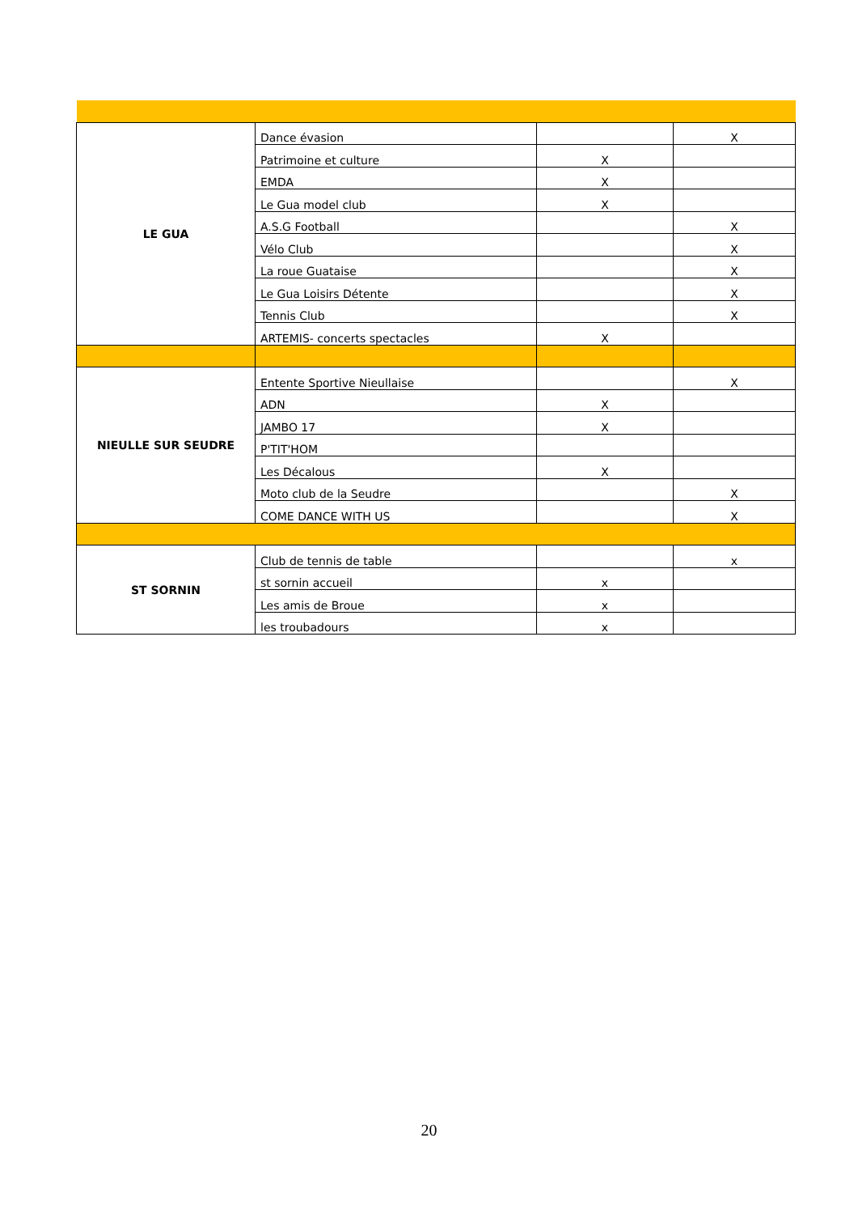| LE GUA | Dance évasion | | X |
| | Patrimoine et culture | X | |
| | EMDA | X | |
| | Le Gua model club | X | |
| | A.S.G Football | | X |
| | Vélo Club | | X |
| | La roue Guataise | | X |
| | Le Gua Loisirs Détente | | X |
| | Tennis Club | | X |
| | ARTEMIS- concerts spectacles | X | |
| NIEULLE SUR SEUDRE | Entente Sportive Nieullaise | | X |
| | ADN | X | |
| | JAMBO 17 | X | |
| | P'TIT'HOM | | |
| | Les Décalous | X | |
| | Moto club de la Seudre | | X |
| | COME DANCE WITH US | | X |
| ST SORNIN | Club de tennis de table | | x |
| | st sornin accueil | x | |
| | Les amis de Broue | x | |
| | les troubadours | x | |
20